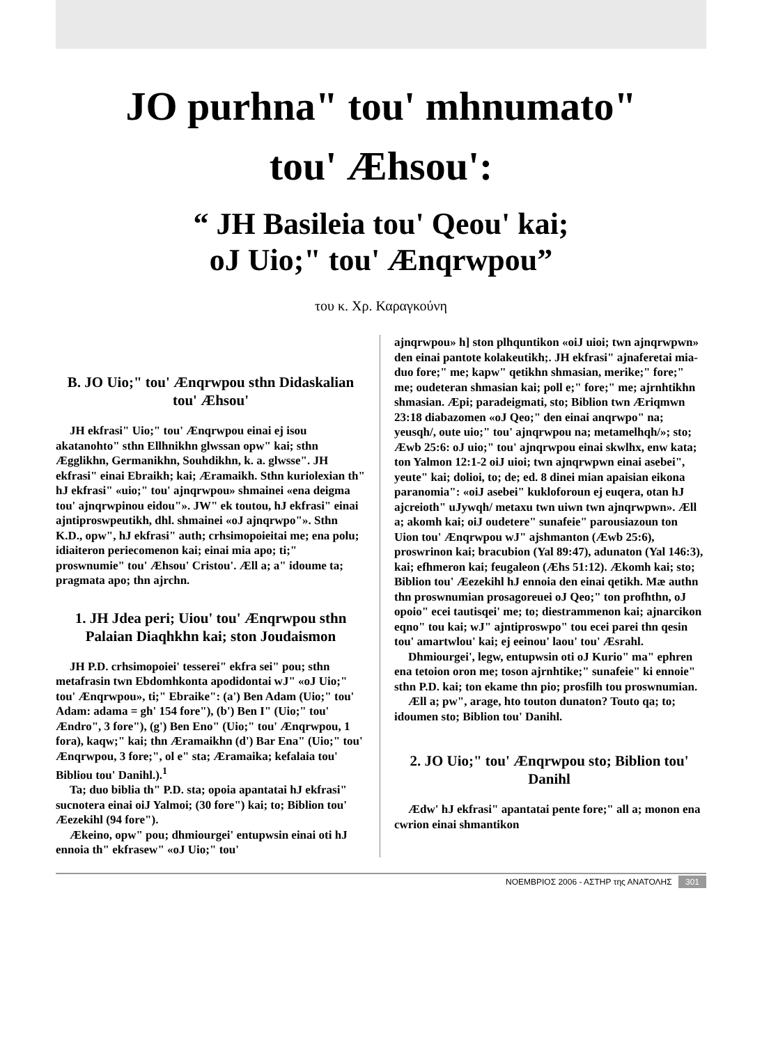JO purhna" tou' mhnumato"
tou' Æhsou':
“ JH Basileia tou' Qeou' kai;
oJ Uio;" tou' Ænqrwpou”
του κ. Χρ. Καραγκούνη
B. JO Uio;" tou' Ænqrwpou sthn Didaskalian tou' Æhsou'
JH ekfrasi" Uio;" tou' Ænqrwpou einai ej isou akatanohto" sthn Ellhnikhn glwssan opw" kai; sthn Ægglikhn, Germanikhn, Souhdikhn, k. a. glwsse". JH ekfrasi" einai Ebraikh; kai; Æramaikh. Sthn kuriolexian th" hJ ekfrasi" «uio;" tou' ajnqrwpou» shmainei «ena deigma tou' ajnqrwpinou eidou"». JW" ek toutou, hJ ekfrasi" einai ajntiproswpeutikh, dhl. shmainei «oJ ajnqrwpo"». Sthn K.D., opw", hJ ekfrasi" auth; crhsimopoieitai me; ena polu; idiaiteron periecomenon kai; einai mia apo; ti;" proswnumie" tou' Æhsou' Cristou'. Æll a; a" idoume ta; pragmata apo; thn ajrchn.
1. JH Jdea peri; Uiou' tou' Ænqrwpou sthn Palaian Diaqhkhn kai; ston Joudaismon
JH P.D. crhsimopoiei' tesserei" ekfra sei" pou; sthn metafrasin twn Ebdomhkonta apodidontai wJ" «oJ Uio;" tou' Ænqrwpou», ti;" Ebraike": (a') Ben Adam (Uio;" tou' Adam: adama = gh' 154 fore"), (b') Ben I" (Uio;" tou' Ændro", 3 fore"), (g') Ben Eno" (Uio;" tou' Ænqrwpou, 1 fora), kaqw;" kai; thn Æramaikhn (d') Bar Ena" (Uio;" tou' Ænqrwpou, 3 fore;", ol e" sta; Æramaika; kefalaia tou' Bibliou tou' Danihl.).<sup>1</sup>
Ta; duo biblia th" P.D. sta; opoia apantatai hJ ekfrasi" sucnotera einai oiJ Yalmoi; (30 fore") kai; to; Biblion tou' Æezekihl (94 fore").
Ækeino, opw" pou; dhmiourgei' entupwsin einai oti hJ ennoia th" ekfrasew" «oJ Uio;" tou'
ajnqrwpou» h] ston plhquntikon «oiJ uioi; twn ajnqrwpwn» den einai pantote kolakeutikh;. JH ekfrasi" ajnaferetai mia-duo fore;" me; kapw" qetikhn shmasian, merike;" fore;" me; oudeteran shmasian kai; poll e;" fore;" me; ajrnhtikhn shmasian. Æpi; paradeigmati, sto; Biblion twn Æriqmwn 23:18 diabazomen «oJ Qeo;" den einai anqrwpo" na; yeusqh/, oute uio;" tou' ajnqrwpou na; metamelhqh/»; sto; Æwb 25:6: oJ uio;" tou' ajnqrwpou einai skwlhx, enw kata; ton Yalmon 12:1-2 oiJ uioi; twn ajnqrwpwn einai asebei", yeute" kai; dolioi, to; de; ed. 8 dinei mian apaisian eikona paranomia": «oiJ asebei" kukloforoun ej euqera, otan hJ ajcreioth" uJywqh/ metaxu twn uiwn twn ajnqrwpwn». Æll a; akomh kai; oiJ oudetere" sunafeie" parousiazoun ton Uion tou' Ænqrwpou wJ" ajshmanton (Æwb 25:6), proswrinon kai; bracubion (Yal 89:47), adunaton (Yal 146:3), kai; efhmeron kai; feugaleon (Æhs 51:12). Ækomh kai; sto; Biblion tou' Æezekihl hJ ennoia den einai qetikh. Mæ authn thn proswnumian prosagoreuei oJ Qeo;" ton profhthn, oJ opoio" ecei tautisqei' me; to; diestrammenon kai; ajnarcikon eqno" tou kai; wJ" ajntiproswpo" tou ecei parei thn qesin tou' amartwlou' kai; ej eeinou' laou' tou' Æsrahl.
Dhmiourgei', legw, entupwsin oti oJ Kurio" ma" ephren ena tetoion oron me; toson ajrnhtike;" sunafeie" ki ennoie" sthn P.D. kai; ton ekame thn pio; prosfilh tou proswnumian.
Æll a; pw", arage, hto touton dunaton? Touto qa; to; idoumen sto; Biblion tou' Danihl.
2. JO Uio;" tou' Ænqrwpou sto; Biblion tou' Danihl
Ædw' hJ ekfrasi" apantatai pente fore;" all a; monon ena cwrion einai shmantikon
ΝΟΕΜΒΡΙΟΣ 2006 - ΑΣΤΗΡ της ΑΝΑΤΟΛΗΣ 301